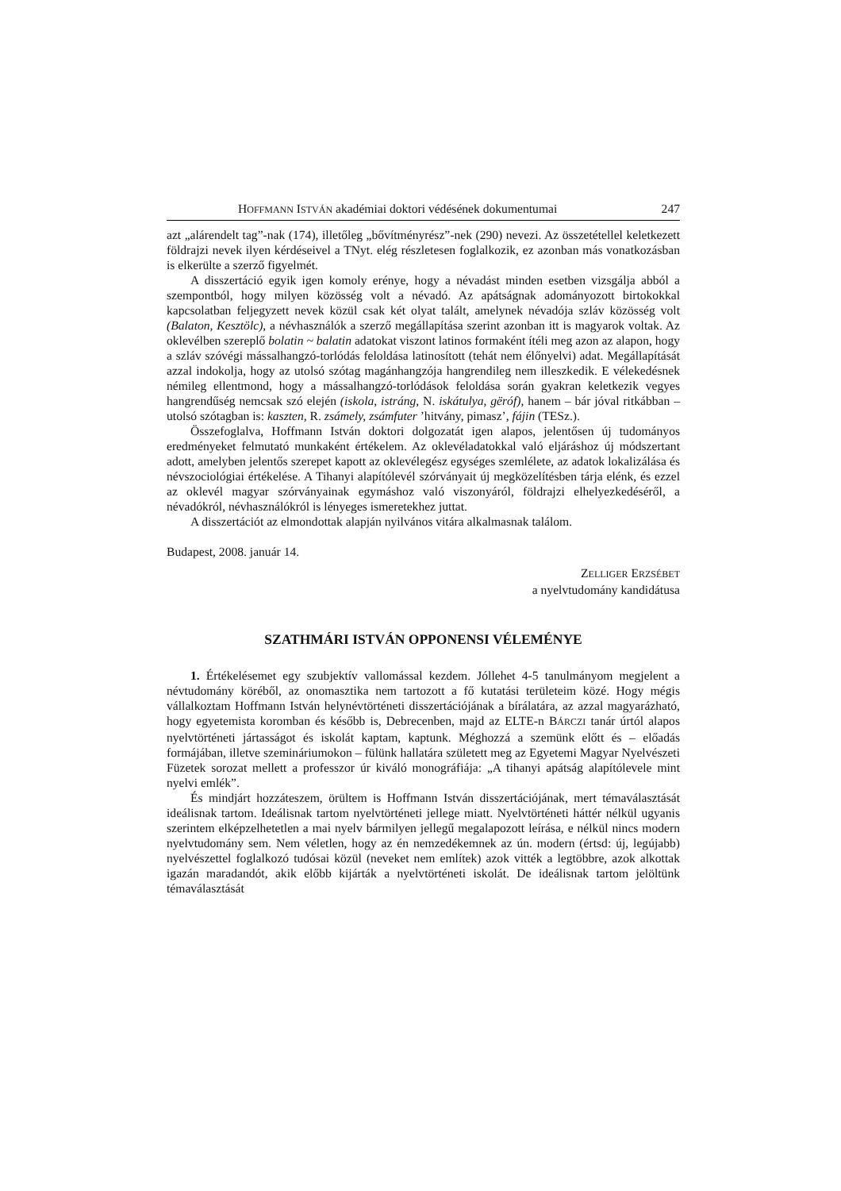HOFFMANN ISTVÁN akadémiai doktori védésének dokumentumai 247
azt „alárendelt tag”-nak (174), illetőleg „bővítményrész”-nek (290) nevezi. Az összetétellel keletkezett földrajzi nevek ilyen kérdéseivel a TNyt. elég részletesen foglalkozik, ez azonban más vonatkozásban is elkerülte a szerző figyelmét.
A disszertáció egyik igen komoly erénye, hogy a névadást minden esetben vizsgálja abból a szempontból, hogy milyen közösség volt a névadó. Az apátságnak adományozott birtokokkal kapcsolatban feljegyzett nevek közül csak két olyat talált, amelynek névadója szláv közösség volt (Balaton, Kesztölc), a névhasználók a szerző megállapítása szerint azonban itt is magyarok voltak. Az oklevélben szereplő bolatin ~ balatin adatokat viszont latinos formaként ítéli meg azon az alapon, hogy a szláv szóvégi mássalhangzó-torlódás feloldása latinosított (tehát nem élőnyelvi) adat. Megállapítását azzal indokolja, hogy az utolsó szótag magánhangzója hangrendileg nem illeszkedik. E vélekedésnek némileg ellentmond, hogy a mássalhangzó-torlódások feloldása során gyakran keletkezik vegyes hangrendűség nemcsak szó elején (iskola, istráng, N. iskátulya, gëróf), hanem – bár jóval ritkábban – utolsó szótagban is: kaszten, R. zsámely, zsámfuter ’hitvány, pimasz’, fájin (TESz.).
Összefoglalva, Hoffmann István doktori dolgozatát igen alapos, jelentősen új tudományos eredményeket felmutató munkaként értékelem. Az oklevéladatokkal való eljáráshoz új módszertant adott, amelyben jelentős szerepet kapott az oklevélegész egységes szemlélete, az adatok lokalizálása és névszociológiai értékelése. A Tihanyi alapítólevél szórványait új megközelítésben tárja elénk, és ezzel az oklevél magyar szórványainak egymáshoz való viszonyáról, földrajzi elhelyezkedéséről, a névadókról, névhasználókról is lényeges ismeretekhez juttat.
A disszertációt az elmondottak alapján nyilvános vitára alkalmasnak találom.
Budapest, 2008. január 14.
ZELLIGER ERZSÉBET
a nyelvtudomány kandidátusa
SZATHMÁRI ISTVÁN OPPONENSI VÉLEMÉNYE
1. Értékelésemet egy szubjektív vallomással kezdem. Jóllehet 4-5 tanulmányom megjelent a névtudomány köréből, az onomasztika nem tartozott a fő kutatási területeim közé. Hogy mégis vállalkoztam Hoffmann István helynévtörténeti disszertációjának a bírálatára, az azzal magyarázható, hogy egyetemista koromban és később is, Debrecenben, majd az ELTE-n BÁRCZI tanár úrtól alapos nyelvtörténeti jártasságot és iskolát kaptam, kaptunk. Méghozzá a szemünk előtt és – előadás formájában, illetve szemináriumokon – fülünk hallatára született meg az Egyetemi Magyar Nyelvészeti Füzetek sorozat mellett a professzor úr kiváló monográfiája: „A tihanyi apátság alapítólevele mint nyelvi emlék”.
És mindjárt hozzáteszem, örültem is Hoffmann István disszertációjának, mert témaválasztását ideálisnak tartom. Ideálisnak tartom nyelvtörténeti jellege miatt. Nyelvtörténeti háttér nélkül ugyanis szerintem elképzelhetetlen a mai nyelv bármilyen jellegű megalapozott leírása, e nélkül nincs modern nyelvtudomány sem. Nem véletlen, hogy az én nemzedékemnek az ún. modern (értsd: új, legújabb) nyelvészettel foglalkozó tudósai közül (neveket nem említek) azok vitték a legtöbbre, azok alkottak igazán maradandót, akik előbb kijárták a nyelvtörténeti iskolát. De ideálisnak tartom jelöltünk témaválasztását